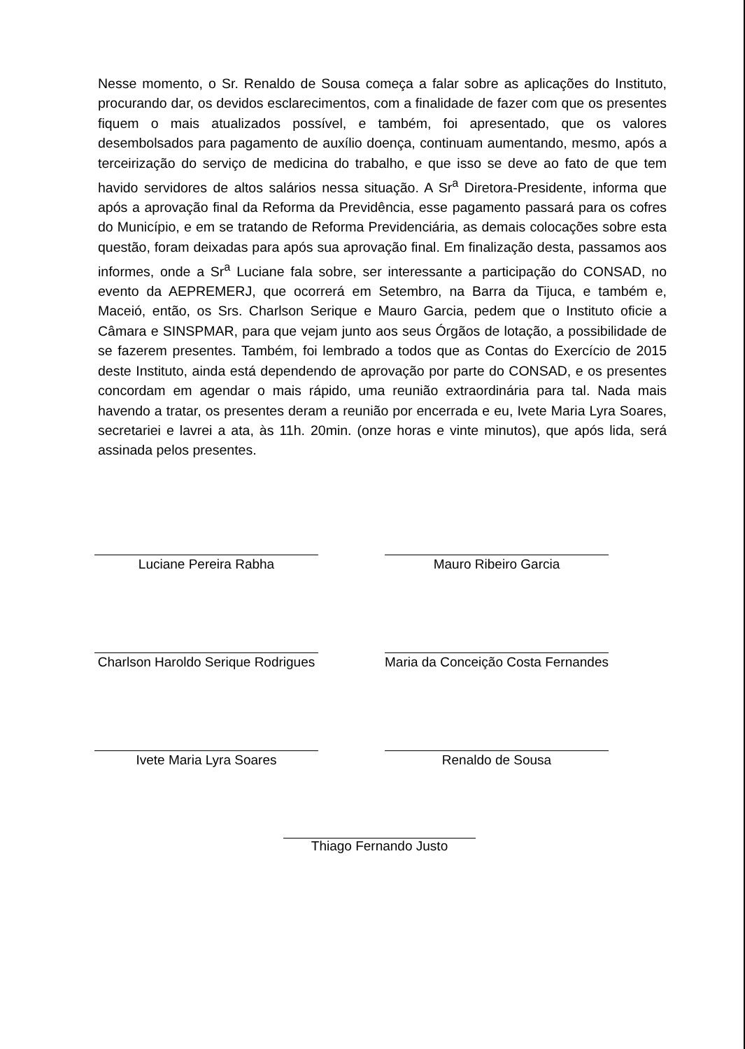Nesse momento, o Sr. Renaldo de Sousa começa a falar sobre as aplicações do Instituto, procurando dar, os devidos esclarecimentos, com a finalidade de fazer com que os presentes fiquem o mais atualizados possível, e também, foi apresentado, que os valores desembolsados para pagamento de auxílio doença, continuam aumentando, mesmo, após a terceirização do serviço de medicina do trabalho, e que isso se deve ao fato de que tem havido servidores de altos salários nessa situação. A Sr<sup>a</sup> Diretora-Presidente, informa que após a aprovação final da Reforma da Previdência, esse pagamento passará para os cofres do Município, e em se tratando de Reforma Previdenciária, as demais colocações sobre esta questão, foram deixadas para após sua aprovação final. Em finalização desta, passamos aos informes, onde a Sr<sup>a</sup> Luciane fala sobre, ser interessante a participação do CONSAD, no evento da AEPREMERJ, que ocorrerá em Setembro, na Barra da Tijuca, e também e, Maceió, então, os Srs. Charlson Serique e Mauro Garcia, pedem que o Instituto oficie a Câmara e SINSPMAR, para que vejam junto aos seus Órgãos de lotação, a possibilidade de se fazerem presentes. Também, foi lembrado a todos que as Contas do Exercício de 2015 deste Instituto, ainda está dependendo de aprovação por parte do CONSAD, e os presentes concordam em agendar o mais rápido, uma reunião extraordinária para tal. Nada mais havendo a tratar, os presentes deram a reunião por encerrada e eu, Ivete Maria Lyra Soares, secretariei e lavrei a ata, às 11h. 20min. (onze horas e vinte minutos), que após lida, será assinada pelos presentes.
Luciane Pereira Rabha Mauro Ribeiro Garcia
Charlson Haroldo Serique Rodrigues
Maria da Conceição Costa Fernandes
Ivete Maria Lyra Soares Renaldo de Sousa
Thiago Fernando Justo